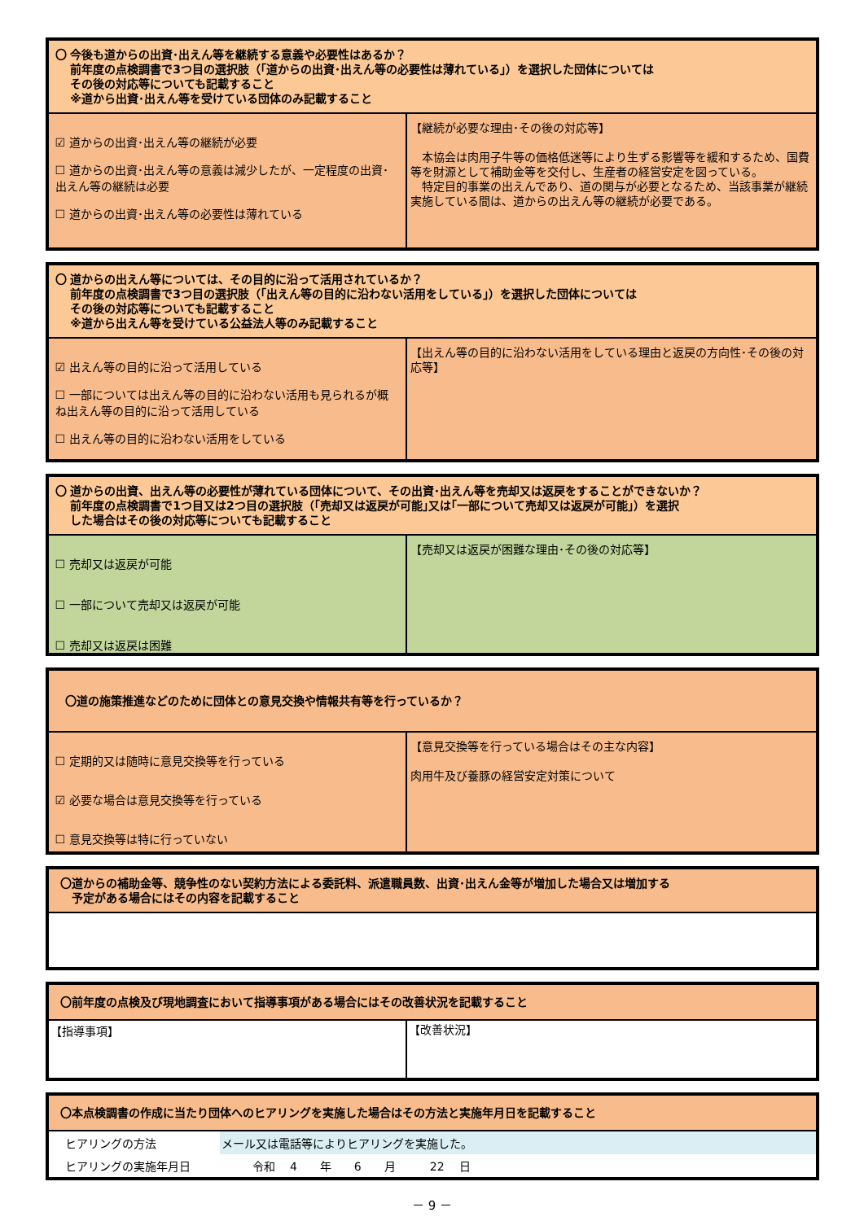〇 今後も道からの出資･出えん等を継続する意義や必要性はあるか？
　 前年度の点検調書で3つ目の選択肢（｢道からの出資･出えん等の必要性は薄れている｣）を選択した団体については
　 その後の対応等についても記載すること
　 ※道から出資･出えん等を受けている団体のみ記載すること
☑ 道からの出資･出えん等の継続が必要
☐ 道からの出資･出えん等の意義は減少したが、一定程度の出資･ 出えん等の継続は必要
☐ 道からの出資･出えん等の必要性は薄れている
【継続が必要な理由･その後の対応等】
　本協会は肉用子牛等の価格低迷等により生ずる影響等を緩和するため、国費等を財源として補助金等を交付し、生産者の経営安定を図っている。
　特定目的事業の出えんであり、道の関与が必要となるため、当該事業が継続実施している間は、道からの出えん等の継続が必要である。
〇 道からの出えん等については、その目的に沿って活用されているか？
　 前年度の点検調書で3つ目の選択肢（｢出えん等の目的に沿わない活用をしている｣）を選択した団体については
　 その後の対応等についても記載すること
　 ※道から出えん等を受けている公益法人等のみ記載すること
☑ 出えん等の目的に沿って活用している
☐ 一部については出えん等の目的に沿わない活用も見られるが概ね出えん等の目的に沿って活用している
☐ 出えん等の目的に沿わない活用をしている
【出えん等の目的に沿わない活用をしている理由と返戻の方向性･その後の対応等】
〇 道からの出資、出えん等の必要性が薄れている団体について、その出資･出えん等を売却又は返戻をすることができないか？
　 前年度の点検調書で1つ目又は2つ目の選択肢（｢売却又は返戻が可能｣又は｢一部について売却又は返戻が可能｣）を選択
　 した場合はその後の対応等についても記載すること
☐ 売却又は返戻が可能
☐ 一部について売却又は返戻が可能
☐ 売却又は返戻は困難
【売却又は返戻が困難な理由･その後の対応等】
〇道の施策推進などのために団体との意見交換や情報共有等を行っているか？
☐ 定期的又は随時に意見交換等を行っている
☑ 必要な場合は意見交換等を行っている
☐ 意見交換等は特に行っていない
【意見交換等を行っている場合はその主な内容】
肉用牛及び養豚の経営安定対策について
〇道からの補助金等、競争性のない契約方法による委託料、派遣職員数、出資･出えん金等が増加した場合又は増加する
　予定がある場合にはその内容を記載すること
〇前年度の点検及び現地調査において指導事項がある場合にはその改善状況を記載すること
【指導事項】
【改善状況】
〇本点検調書の作成に当たり団体へのヒアリングを実施した場合はその方法と実施年月日を記載すること
| ヒアリングの方法 | メール又は電話等によりヒアリングを実施した。 |
| ヒアリングの実施年月日 | 令和 4 年 6 月 22 日 |
－ 9 －